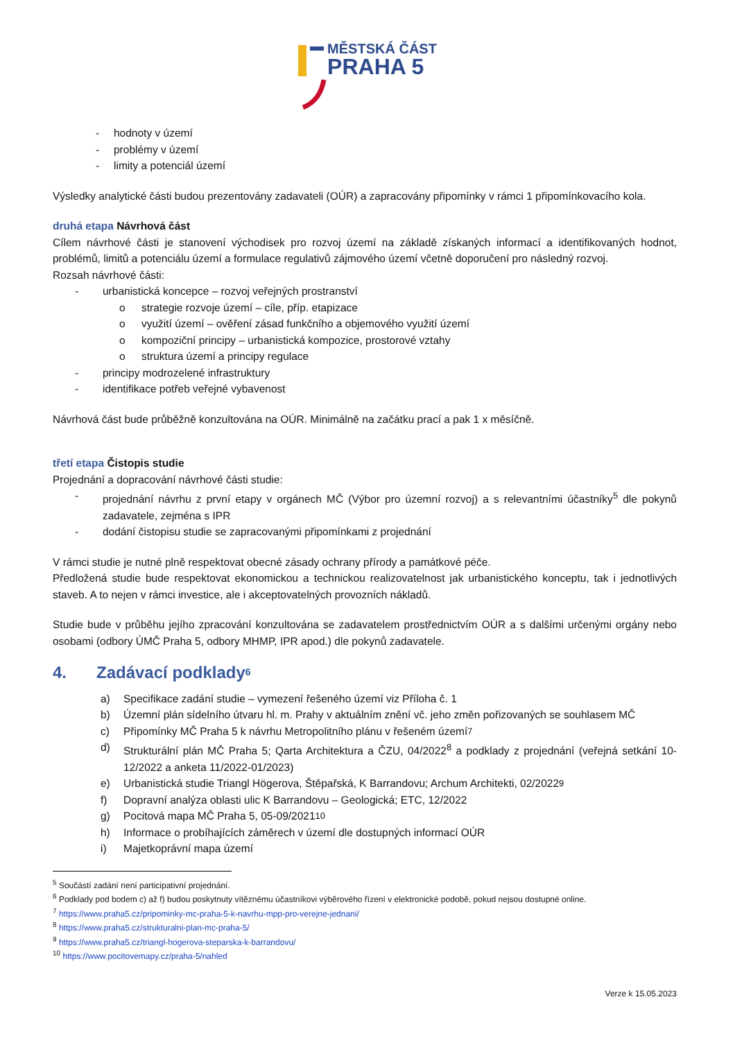MĚSTSKÁ ČÁST
PRAHA 5
- hodnoty v území
- problémy v území
- limity a potenciál území
Výsledky analytické části budou prezentovány zadavateli (OÚR) a zapracovány připomínky v rámci 1 připomínkovacího kola.
druhá etapa Návrhová část
Cílem návrhové části je stanovení východisek pro rozvoj území na základě získaných informací a identifikovaných hodnot, problémů, limitů a potenciálu území a formulace regulativů zájmového území včetně doporučení pro následný rozvoj.
Rozsah návrhové části:
- urbanistická koncepce – rozvoj veřejných prostranství
o strategie rozvoje území – cíle, příp. etapizace
o využití území – ověření zásad funkčního a objemového využití území
o kompoziční principy – urbanistická kompozice, prostorové vztahy
o struktura území a principy regulace
- principy modrozelené infrastruktury
- identifikace potřeb veřejné vybavenost
Návrhová část bude průběžně konzultována na OÚR. Minimálně na začátku prací a pak 1 x měsíčně.
třetí etapa Čistopis studie
Projednání a dopracování návrhové části studie:
- projednání návrhu z první etapy v orgánech MČ (Výbor pro územní rozvoj) a s relevantními účastníky<sup>5</sup> dle pokynů zadavatele, zejména s IPR
- dodání čistopisu studie se zapracovanými připomínkami z projednání
V rámci studie je nutné plně respektovat obecné zásady ochrany přírody a památkové péče.
Předložená studie bude respektovat ekonomickou a technickou realizovatelnost jak urbanistického konceptu, tak i jednotlivých staveb. A to nejen v rámci investice, ale i akceptovatelných provozních nákladů.
Studie bude v průběhu jejího zpracování konzultována se zadavatelem prostřednictvím OÚR a s dalšími určenými orgány nebo osobami (odbory ÚMČ Praha 5, odbory MHMP, IPR apod.) dle pokynů zadavatele.
4. Zadávací podklady<sup>6</sup>
a) Specifikace zadání studie – vymezení řešeného území viz Příloha č. 1
b) Územní plán sídelního útvaru hl. m. Prahy v aktuálním znění vč. jeho změn pořizovaných se souhlasem MČ
c) Připomínky MČ Praha 5 k návrhu Metropolitního plánu v řešeném území<sup>7</sup>
d) Strukturální plán MČ Praha 5; Qarta Architektura a ČZU, 04/2022<sup>8</sup> a podklady z projednání (veřejná setkání 10-12/2022 a anketa 11/2022-01/2023)
e) Urbanistická studie Triangl Högerova, Štěpařská, K Barrandovu; Archum Architekti, 02/2022<sup>9</sup>
f) Dopravní analýza oblasti ulic K Barrandovu – Geologická; ETC, 12/2022
g) Pocitová mapa MČ Praha 5, 05-09/2021<sup>10</sup>
h) Informace o probíhajících záměrech v území dle dostupných informací OÚR
i) Majetkoprávní mapa území
<sup>5</sup> Součástí zadání není participativní projednání.
<sup>6</sup> Podklady pod bodem c) až f) budou poskytnuty vítěznému účastníkovi výběrového řízení v elektronické podobě, pokud nejsou dostupné online.
<sup>7</sup> https://www.praha5.cz/pripominky-mc-praha-5-k-navrhu-mpp-pro-verejne-jednani/
<sup>8</sup> https://www.praha5.cz/strukturalni-plan-mc-praha-5/
<sup>9</sup> https://www.praha5.cz/triangl-hogerova-steparska-k-barrandovu/
<sup>10</sup> https://www.pocitovemapy.cz/praha-5/nahled
Verze k 15.05.2023